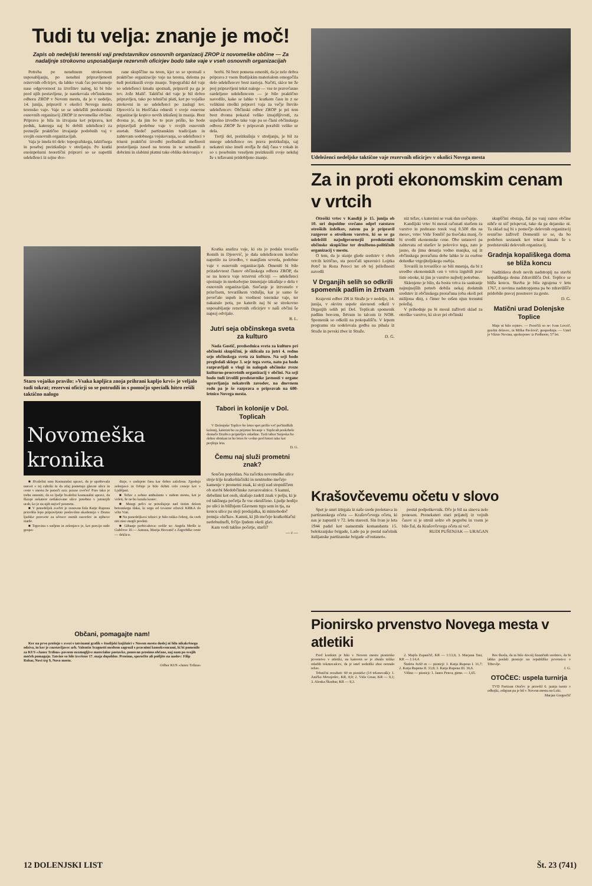Tudi tu velja: znanje je moč!
Zapis ob nedeljski terenski vaji predstavnikov osnovnih organizacij ZROP iz novomeške občine — Za nadaljnje strokovno usposabljanje rezervnih oficirjev bodo take vaje v vseh osnovnih organizacijah
Potreba po nenehnem strokovnem usposabljanju, po nenehni pripravljenosti rezervnih oficirjev, da lahko vsak čas prevzamejo nase odgovornost za izvršitev nalog, ki bi bile pred njih postavljene, je narekovala občinskemu odboru ZROP v Novem mestu, da je v nedeljo, 14. junija, pripravil v okolici Novega mesta terensko vajo. Vaje so se udeležili predstavniki osnovnih organizacij ZROP iz novomeške občine. Priprava je bila in izvajana kot priprava, kot poduk, katerega naj bi dobili udeleženci za poznejše praktično izvajanje podobnih vaj v svojih osnovnih organizacijah.
Vaja je imela tri dele: topografskega, taktičnega in posebej preizkušnjo v streljanju. Po kratki enoinpolurni teoretični pripravi so se napotili udeleženci iz sejne dvo-
rane skupščine na teren, kjer so se spoznali s praktično organizacijo vaje na terenu, deloma pa tudi preizkusili svoje znanje. Topografski del vaje so udeleženci kmalu spoznali, pripravil pa ga je tov. Jože Malič. Taktični del vaje je bil dobro pripravljen, tako po tehnični plati, kot po vojaško strokovni in so udeleženci po zaslugi tov. Djorovića in Hreščaka odnesli v svoje osnovne organizacije kopico novih izkušenj in znanja. Brez dvoma je, da jim bo to prav prišlo, ko bodo pripravljali podobne vaje v svojih osnovnih enotah. Sledeč partizanskim tradicijam in zahtevam sodobnega vojskovanja, so udeleženci v triurni praktični izvedbi preštudirali možnosti postavljanja zased na terenu in se seznanili z dobrimi in slabimi platmi take oblike delovanja v
borbi. Ni brez pomena omeniti, da je zelo dobra priprava z vsem študijskim materialom omogočila delo udeležencev brez zastoja. Načrti, skice ter že prej pripravljeni tekst naloge — vse to pravočasno razdeljeno udeležencem — je bilo praktično navodilo, kako se lahko v kratkem času in z ne velikimi stroški pripravi vaja za večje število udeležencev. Občinski odbor ZROP je pri tem brez dvoma pokazal veliko iznajdljivosti, za uspešno izvedbo take vaje pa so člani občinskega odbora ZROP že v pripravah porabili veliko ur dela.
Tretji del, preizkušnja v streljanju, je bil za mnoge udeležence res prava preizkušnja, saj nekateri niso imeli orožja že dalj časa v rokah in so s posebnim veseljem preizkusili svoje nekdaj že s težavami pridobljeno znanje.
Staro vojaško pravilo: »Vsaka kapljica znoja prihrani kapljo krvi« je veljalo tudi tokrat; rezervni oficirji so se potrudili in s pomočjo specialk hitro rešili taktično nalogo
Kratka analiza vaje, ki sta jo podala tovariša Romih in Djorović, je dala udeležencem končno napotilo za izvedbo, v manjšem seveda, podobne vaje v osnovnih organizacijah. Omeniti bi bilo prizadevnost članov občinskega odbora ZROP, da se na koncu vaje rezervni oficirji — udeleženci spoznajo in medsebojno izmenjajo izkušnje o delu v osnovnih organizacijah. Srečanje je izzvenelo v prisrčnem, tovariškem vzdušju, kar je samo še povečalo uspeh in vrednost terenske vaje, ter nakazalo pota, po katerih naj bi se strokovno usposabljanje rezervnih oficirjev v naši občini še naprej odvijalo.
B. L.
Jutri seja občinskega sveta za kulturo
Nada Gostič, predsednica sveta za kulturo pri občinski skupščini, je sklicala za jutri 4. redno sejo občinskega sveta za kulturo. Na seji bodo pregledali sklepe 3. seje tega sveta, nato pa bodo razpravljali o vlogi in nalogah občinske zveze kulturno-prosvetnih organizacij v občini. Na seji bodo tudi izvolili predstavnike javnosti v organe upravljanja nekaterih zavodov, na dnevnem redu pa je še razprava o pripravah na 600-letnico Novega mesta.
Novomeška kronika
■ Hvaležni smo Komunalni upravi, da je upoštevala nasvet v tej rubriki in da zdaj pometajo glavne ulice in ceste v mestu že ponoči ozir. pozno zvečer! Prav tako je treba omeniti, da so ljudje hvaležni komunalni upravi, da škropi nekatere netlakovane ulice posebno v jutranjih urah, ko je na njih največ prometa.
■ V ponedeljek zvečer je osnovna šola Katje Rupena priredila lepo pripravljeno poslovilno akademijo v Domu ljudske prosvete za učence osmih razredov in njihove starše.
■ Trgovina s sadjem in zelenjavo je, kot pravijo naše gospo-
dinje, v zadnjem času kar dobro založena. Zgodnjo zelenjavo in češnje je bilo dobiti celo ceneje kot v Ljubljani.
■ Težav z zobno ambulanto v našem mestu, kot je videti, še ne bo kmalu konec.
■ Mnogi pešci se pritožujejo nad tistim delom betonskega tlaka, ki sega od tovarne zdravil KRKA do vrha Vrat.
■ Na ponedeljkovi tržnici je bilo toliko češenj, da vseh niti niso mogli prodati.
■ Gibanje prebivalstva: rodile so: Angela Medle iz Gubčeve 16 — Antona, Marija Hrovatič z Zagrebške ceste — deklico.
Občani, pomagajte nam!
Ker na prvo prošnjo v zvezi s tatvinami grafik v študijski knjižnici v Novem mestu doslej ni bilo nikakršnega odziva, in ker je razstavljavec arh. Valentin Scagnetti medtem zagrozil s pravnimi konsekvencami, ki bi pomenile za KUS »Janez Trdina« povsem nezmogljive materialne postavke, ponovno prosimo občane, naj nam po svojih močeh pomagajo. Tatvine so bile izvršene 17. maja dopoldne. Prosimo, sporočite ali pošljite na naslov: Filip Robar, Novi trg 9, Novo mesto.
Odbor KUS »Janez Trdina«
Tabori in kolonije v Dol. Toplicah
V Dolenjske Toplice bo letos spet prišlo več počitniških kolonij, katerim bo za prijetno bivanje v Toplicah poskrbelo domače Društvo prijateljev mladine. Tudi tabor Sutjeska bo dobro obiskan in bo letos še vedno pod šotori tako kot prejšnja leta.
D. G.
Čemu naj služi prometni znak?
Sončen popoldan. Na začetku novomeške ulice stoje trije kratkohlačniki in neutrudno mečejo kamenje v prometni znak, ki stoji nad stopniščem ob stavbi Medobčinske zavarovalnice. S kamni, debelimi kot oreh, skušajo zadeti znak v polju, ki je od takšnega početja že vse okruščeno. Ljudje hodijo po ulici in bližnjem Glavnem trgu sem in tja, na koncu ulice pa stoji prodajalka, ki mimohodoč ponuja »lučke«. Kamni, ki jih mečejo kratkohlačni nedobudneži, frčijo ljudem okoli glav.
Kam vodi takšno početje, starši?
— r —
Udeleženci nedeljske taktične vaje rezervnih oficirjev v okolici Novega mesta
Za in proti ekonomskim cenam v vrtcih
Otroški vrtec v Kandiji je 15. junija ob 10. uri dopoldne svečano odprl razstavo otroških izdelkov, zatem pa je pripravil razgovor o otroškem varstvu, ki so se ga udeležili najodgovornejši predstavniki občinske skupščine ter družbeno-političnih organizacij v mestu.
O tem, da je stanje glede sredstev v obeh vrtcih kritično, sta poročali upravnici Lojzka Potrč in Roza Peroci ter ob tej priložnosti navedli
V Drganjih selih so odkrili spomenik padlim in žrtvam
Krajevni odbor ZB iz Straže je v nedeljo, 14. junija, v okviru uspele slavnosti odkril v Drganjih selih pri Dol. Toplicah spomenik padlim borcem, žrtvam in talcem iz NOB. Spomenik so odkrili na pokopališču. V lepem programu sta sodelovala godba na pihala iz Straže in pevski zbor iz Straže.
D. G.
niz težav, s katerimi se vsak dan srečujejo.
Kandijski vrtec bi moral računati staršem za varstvo in prehrano torek vsaj 8.500 din na mesec, vrtec Vide Tomšič pa tisočaka manj, če bi uvedli ekonomske cene. Obe ustanovi pa zahtevata od staršev le polovico tega, zato je jasno, da jima denarja vedno manjka, saj iz občinskega proračuna dobe lahko le za osebne dohodke vzgojiteljskega osebja.
Tovariši in tovarišice so bili mnenja, da bi z uvedbo ekonomskih cen v vrtcu izgubili prav tiste otroke, ki jim je varstvo najbolj potrebno.
Sklenjeno je bilo, da bosta vrtca za saniranje najnujnejših potreb dobila nekaj dodatnih sredstev iz občinskega proračuna (oba okoli pol milijona din), s čimer bo rešen njun trenutni položaj.
V prihodnje pa bi moral zaživeti sklad za otroško varstvo, ki sicer pri občinski
skupščini obstaja, žal pa vanj razen občine nihče ni nič prispeval, tako da ga dejansko ni. Ta sklad naj bi s pomočjo delovnih organizacij resnično zaživel! Domenili so se, da bo podoben sestanek kot tokrat kmalu še s predstavniki delovnih organizacij.
Gradnja kopališkega doma se bliža koncu
Nadzidava dveh novih nadstropij na stavbi kopališkega doma Zdravilišča Dol. Toplice se bliža koncu. Stavba je bila zgrajena v letu 1767, z novima nadstropjema pa bo zdravilišče pridobilo precej prostorov za goste.
D. G.
Matični urad Dolenjske Toplice
Maja ni bilo rojstev. — Poročili so se: Ivan Lovrič, gozdni delavec, in Milka Pavlovič, gospodinja. — Umrl je Viktor Novina, upokojenec iz Podhoste, 57 let.
Krašovčevemu očetu v slovo
Spet je smrt iztrgala iz naše srede proletarca in partizanskega očeta — Krašovčevega očeta, ki nas je zapustil v 72. letu starosti. Sin Ivan je leta 1944 padel kot namestnik komandanta 15. belokranjske brigade, Lado pa je postal načelnik italijanske partizanske brigade »Fontanot«.
postal podpolkovnik. Oče je bil na sinova zelo ponosen. Prenekateri stari prijatelj iz vojnih časov si je utrnil solzo ob pogrebu in vsem je bilo žal, da Krašovčevega očeta ni več.
RUDI PUŠENJAK — URAGAN
Pionirsko prvenstvo Novega mesta v atletiki
Pred kratkim je bilo v Novem mestu pionirsko prvenstvo v atletiki, na katerem se je zbralo toliko mladih tekmovalcev, da je imel sodniški zbor nemalo težav.
Tehnični rezultati: 60 m pionirke (14 tekmovalk): 1. Anička Mesojedec, KR, 8,9; 2. Vida Cesar, KR — 9,1; 3. Alenka Škrabar, KR — 9,3.
2. Majda Zupančič, KR — 1:13,6; 3. Marjana Tasi, KR — 1:14,4.
Štafeta 4x60 m — pionirji: 1. Katja Rupena I. 31,7; 2. Katja Rupena II. 33,8; 3. Katja Rupena III. 36,6.
Višina — pionirji: 1. Janez Penca, gimn. — 1,65.
Res škoda, da ni bilo dovolj finančnih sredstev, da bi lahko poslali pionirje na republiško prvenstvo v Trbovlje.
J. G.
OTOČEC: uspela turnirja
TVD Partizan Otočec je priredil 6. junija turnir v odbojki, odigran pa je bil v Novem mestu na Loki.
Marjan Gregorčič
12 DOLENJSKI LIST Št. 23 (741)